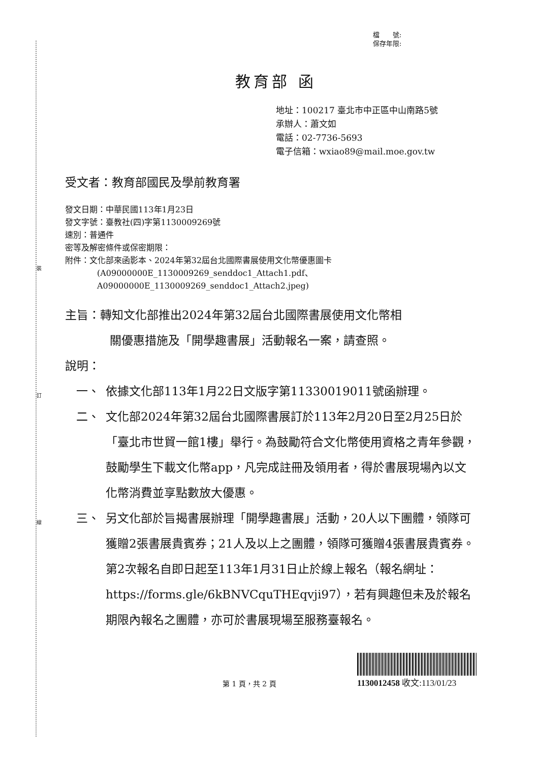裝
訂
線
檔　　號:
保存年限:
教育部 函
地址：100217 臺北市中正區中山南路5號
承辦人：蕭文如
電話：02-7736-5693
電子信箱：wxiao89@mail.moe.gov.tw
受文者：教育部國民及學前教育署
發文日期：中華民國113年1月23日
發文字號：臺教社(四)字第1130009269號
速別：普通件
密等及解密條件或保密期限：
附件：文化部來函影本、2024年第32屆台北國際書展使用文化幣優惠圖卡
(A09000000E_1130009269_senddoc1_Attach1.pdf、
A09000000E_1130009269_senddoc1_Attach2.jpeg)
主旨：轉知文化部推出2024年第32屆台北國際書展使用文化幣相
關優惠措施及「開學趣書展」活動報名一案，請查照。
說明：
一、 依據文化部113年1月22日文版字第11330019011號函辦理。
二、 文化部2024年第32屆台北國際書展訂於113年2月20日至2月25日於「臺北市世貿一館1樓」舉行。為鼓勵符合文化幣使用資格之青年參觀，鼓勵學生下載文化幣app，凡完成註冊及領用者，得於書展現場內以文化幣消費並享點數放大優惠。
三、 另文化部於旨揭書展辦理「開學趣書展」活動，20人以下團體，領隊可獲贈2張書展貴賓券；21人及以上之團體，領隊可獲贈4張書展貴賓券。第2次報名自即日起至113年1月31日止於線上報名（報名網址：https://forms.gle/6kBNVCquTHEqvji97），若有興趣但未及於報名期限內報名之團體，亦可於書展現場至服務臺報名。
第 1 頁，共 2 頁
1130012458 收文:113/01/23